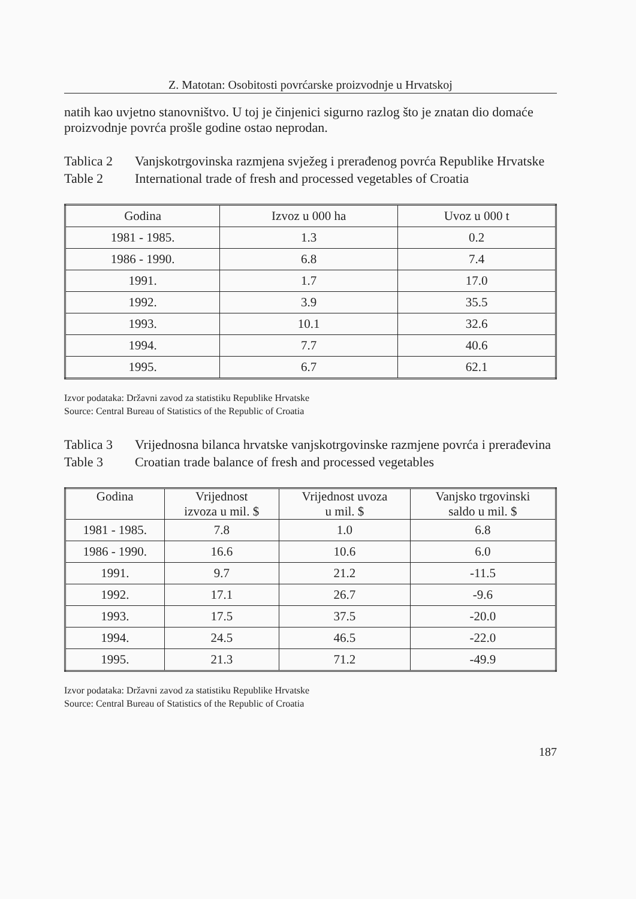Z. Matotan: Osobitosti povrćarske proizvodnje u Hrvatskoj
natih kao uvjetno stanovništvo. U toj je činjenici sigurno razlog što je znatan dio domaće proizvodnje povrća prošle godine ostao neprodan.
Tablica 2
Vanjskotrgovinska razmjena svježeg i prerađenog povrća Republike Hrvatske
Table 2
International trade of fresh and processed vegetables of Croatia
| Godina | Izvoz u 000 ha | Uvoz u 000 t |
| --- | --- | --- |
| 1981 - 1985. | 1.3 | 0.2 |
| 1986 - 1990. | 6.8 | 7.4 |
| 1991. | 1.7 | 17.0 |
| 1992. | 3.9 | 35.5 |
| 1993. | 10.1 | 32.6 |
| 1994. | 7.7 | 40.6 |
| 1995. | 6.7 | 62.1 |
Izvor podataka: Državni zavod za statistiku Republike Hrvatske
Source: Central Bureau of Statistics of the Republic of Croatia
Tablica 3
Vrijednosna bilanca hrvatske vanjskotrgovinske razmjene povrća i prerađevina
Table 3
Croatian trade balance of fresh and processed vegetables
| Godina | Vrijednost izvoza u mil. $ | Vrijednost uvoza u mil. $ | Vanjsko trgovinski saldo u mil. $ |
| --- | --- | --- | --- |
| 1981 - 1985. | 7.8 | 1.0 | 6.8 |
| 1986 - 1990. | 16.6 | 10.6 | 6.0 |
| 1991. | 9.7 | 21.2 | -11.5 |
| 1992. | 17.1 | 26.7 | -9.6 |
| 1993. | 17.5 | 37.5 | -20.0 |
| 1994. | 24.5 | 46.5 | -22.0 |
| 1995. | 21.3 | 71.2 | -49.9 |
Izvor podataka: Državni zavod za statistiku Republike Hrvatske
Source: Central Bureau of Statistics of the Republic of Croatia
187